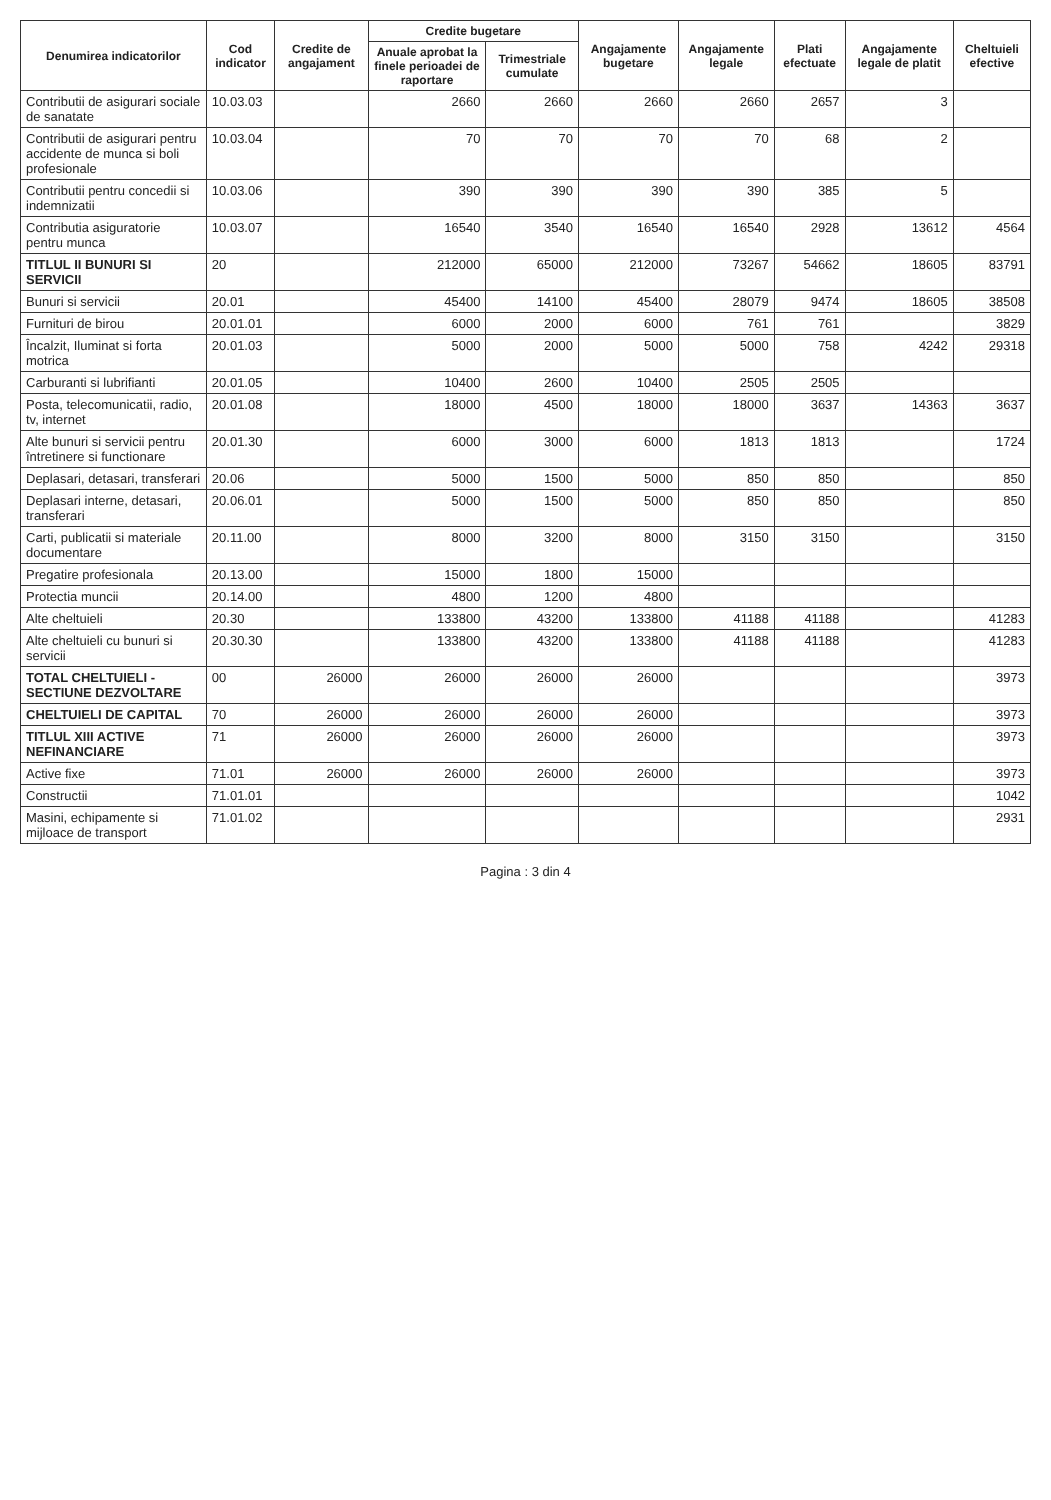| Denumirea indicatorilor | Cod indicator | Credite de angajament | Credite bugetare | | Angajamente bugetare | Angajamente legale | Plati efectuate | Angajamente legale de platit | Cheltuieli efective |
| --- | --- | --- | --- | --- | --- | --- | --- | --- | --- |
| | | | Anuale aprobat la finele perioadei de raportare | Trimestriale cumulate | | | | | |
| Contributii de asigurari sociale de sanatate | 10.03.03 | | 2660 | 2660 | 2660 | 2660 | 2657 | 3 | |
| Contributii de asigurari pentru accidente de munca si boli profesionale | 10.03.04 | | 70 | 70 | 70 | 70 | 68 | 2 | |
| Contributii pentru concedii si indemnizatii | 10.03.06 | | 390 | 390 | 390 | 390 | 385 | 5 | |
| Contributia asiguratorie pentru munca | 10.03.07 | | 16540 | 3540 | 16540 | 16540 | 2928 | 13612 | 4564 |
| TITLUL II BUNURI SI SERVICII | 20 | | 212000 | 65000 | 212000 | 73267 | 54662 | 18605 | 83791 |
| Bunuri si servicii | 20.01 | | 45400 | 14100 | 45400 | 28079 | 9474 | 18605 | 38508 |
| Furnituri de birou | 20.01.01 | | 6000 | 2000 | 6000 | 761 | 761 | | 3829 |
| Încalzit, Iluminat si forta motrica | 20.01.03 | | 5000 | 2000 | 5000 | 5000 | 758 | 4242 | 29318 |
| Carburanti si lubrifianti | 20.01.05 | | 10400 | 2600 | 10400 | 2505 | 2505 | | |
| Posta, telecomunicatii, radio, tv, internet | 20.01.08 | | 18000 | 4500 | 18000 | 18000 | 3637 | 14363 | 3637 |
| Alte bunuri si servicii pentru întretinere si functionare | 20.01.30 | | 6000 | 3000 | 6000 | 1813 | 1813 | | 1724 |
| Deplasari, detasari, transferari | 20.06 | | 5000 | 1500 | 5000 | 850 | 850 | | 850 |
| Deplasari interne, detasari, transferari | 20.06.01 | | 5000 | 1500 | 5000 | 850 | 850 | | 850 |
| Carti, publicatii si materiale documentare | 20.11.00 | | 8000 | 3200 | 8000 | 3150 | 3150 | | 3150 |
| Pregatire profesionala | 20.13.00 | | 15000 | 1800 | 15000 | | | | |
| Protectia muncii | 20.14.00 | | 4800 | 1200 | 4800 | | | | |
| Alte cheltuieli | 20.30 | | 133800 | 43200 | 133800 | 41188 | 41188 | | 41283 |
| Alte cheltuieli cu bunuri si servicii | 20.30.30 | | 133800 | 43200 | 133800 | 41188 | 41188 | | 41283 |
| TOTAL CHELTUIELI - SECTIUNE DEZVOLTARE | 00 | 26000 | 26000 | 26000 | 26000 | | | | 3973 |
| CHELTUIELI DE CAPITAL | 70 | 26000 | 26000 | 26000 | 26000 | | | | 3973 |
| TITLUL XIII ACTIVE NEFINANCIARE | 71 | 26000 | 26000 | 26000 | 26000 | | | | 3973 |
| Active fixe | 71.01 | 26000 | 26000 | 26000 | 26000 | | | | 3973 |
| Constructii | 71.01.01 | | | | | | | | 1042 |
| Masini, echipamente si mijloace de transport | 71.01.02 | | | | | | | | 2931 |
Pagina : 3 din 4